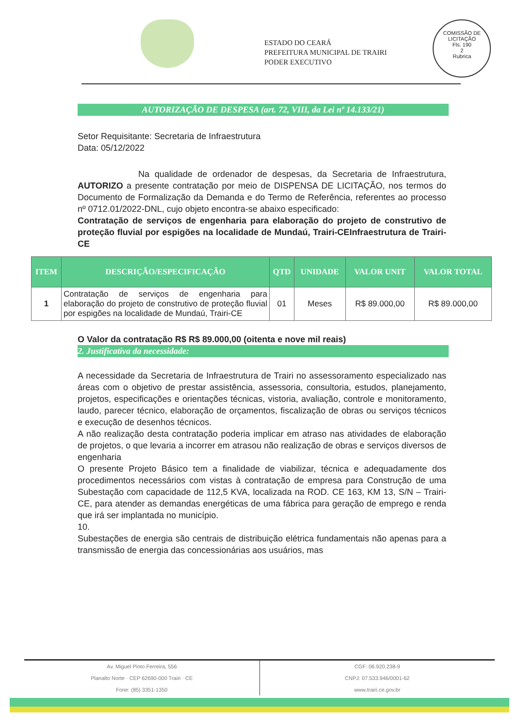ESTADO DO CEARÁ
PREFEITURA MUNICIPAL DE TRAIRI
PODER EXECUTIVO
COMISSÃO DE LICITAÇÃO
Fls. 190
2
Rubrica
AUTORIZAÇÃO DE DESPESA (art. 72, VIII, da Lei nº 14.133/21)
Setor Requisitante: Secretaria de Infraestrutura
Data: 05/12/2022
Na qualidade de ordenador de despesas, da Secretaria de Infraestrutura, AUTORIZO a presente contratação por meio de DISPENSA DE LICITAÇÃO, nos termos do Documento de Formalização da Demanda e do Termo de Referência, referentes ao processo nº 0712.01/2022-DNL, cujo objeto encontra-se abaixo especificado:
Contratação de serviços de engenharia para elaboração do projeto de construtivo de proteção fluvial por espigões na localidade de Mundaú, Trairi-CEInfraestrutura de Trairi-CE
| ITEM | DESCRIÇÃO/ESPECIFICAÇÃO | QTD | UNIDADE | VALOR UNIT | VALOR TOTAL |
| --- | --- | --- | --- | --- | --- |
| 1 | Contratação de serviços de engenharia para elaboração do projeto de construtivo de proteção fluvial por espigões na localidade de Mundaú, Trairi-CE | 01 | Meses | R$ 89.000,00 | R$ 89.000,00 |
O Valor da contratação R$ R$ 89.000,00 (oitenta e nove mil reais)
2. Justificativa da necessidade:
A necessidade da Secretaria de Infraestrutura de Trairi no assessoramento especializado nas áreas com o objetivo de prestar assistência, assessoria, consultoria, estudos, planejamento, projetos, especificações e orientações técnicas, vistoria, avaliação, controle e monitoramento, laudo, parecer técnico, elaboração de orçamentos, fiscalização de obras ou serviços técnicos e execução de desenhos técnicos.
A não realização desta contratação poderia implicar em atraso nas atividades de elaboração de projetos, o que levaria a incorrer em atrasou não realização de obras e serviços diversos de engenharia
O presente Projeto Básico tem a finalidade de viabilizar, técnica e adequadamente dos procedimentos necessários com vistas à contratação de empresa para Construção de uma Subestação com capacidade de 112,5 KVA, localizada na ROD. CE 163, KM 13, S/N – Trairi-CE, para atender as demandas energéticas de uma fábrica para geração de emprego e renda que irá ser implantada no município.
10.
Subestações de energia são centrais de distribuição elétrica fundamentais não apenas para a transmissão de energia das concessionárias aos usuários, mas
Av. Miguel Pinto Ferreira, 556
Planalto Norte · CEP 62690-000 Trairi · CE
Fone: (85) 3351-1350
CGF: 06.920.238-9
CNPJ: 07.533.946/0001-62
www.trairi.ce.gov.br